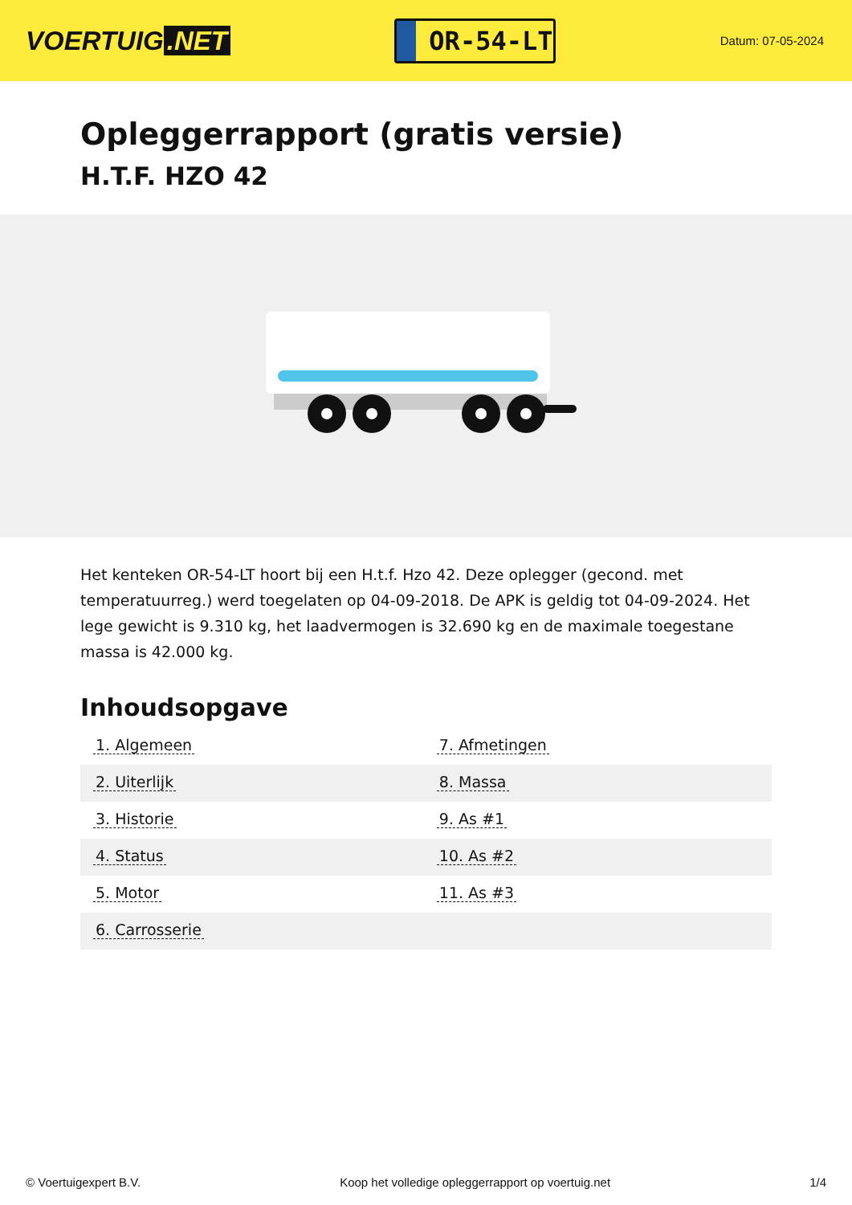VOERTUIG.NET
OR-54-LT
Datum: 07-05-2024
Opleggerrapport (gratis versie)
H.T.F. HZO 42
Het kenteken OR-54-LT hoort bij een H.t.f. Hzo 42. Deze oplegger (gecond. met temperatuurreg.) werd toegelaten op 04-09-2018. De APK is geldig tot 04-09-2024. Het lege gewicht is 9.310 kg, het laadvermogen is 32.690 kg en de maximale toegestane massa is 42.000 kg.
Inhoudsopgave
| 1. Algemeen | 7. Afmetingen |
| 2. Uiterlijk | 8. Massa |
| 3. Historie | 9. As #1 |
| 4. Status | 10. As #2 |
| 5. Motor | 11. As #3 |
| 6. Carrosserie | |
© Voertuigexpert B.V. Koop het volledige opleggerrapport op voertuig.net 1/4